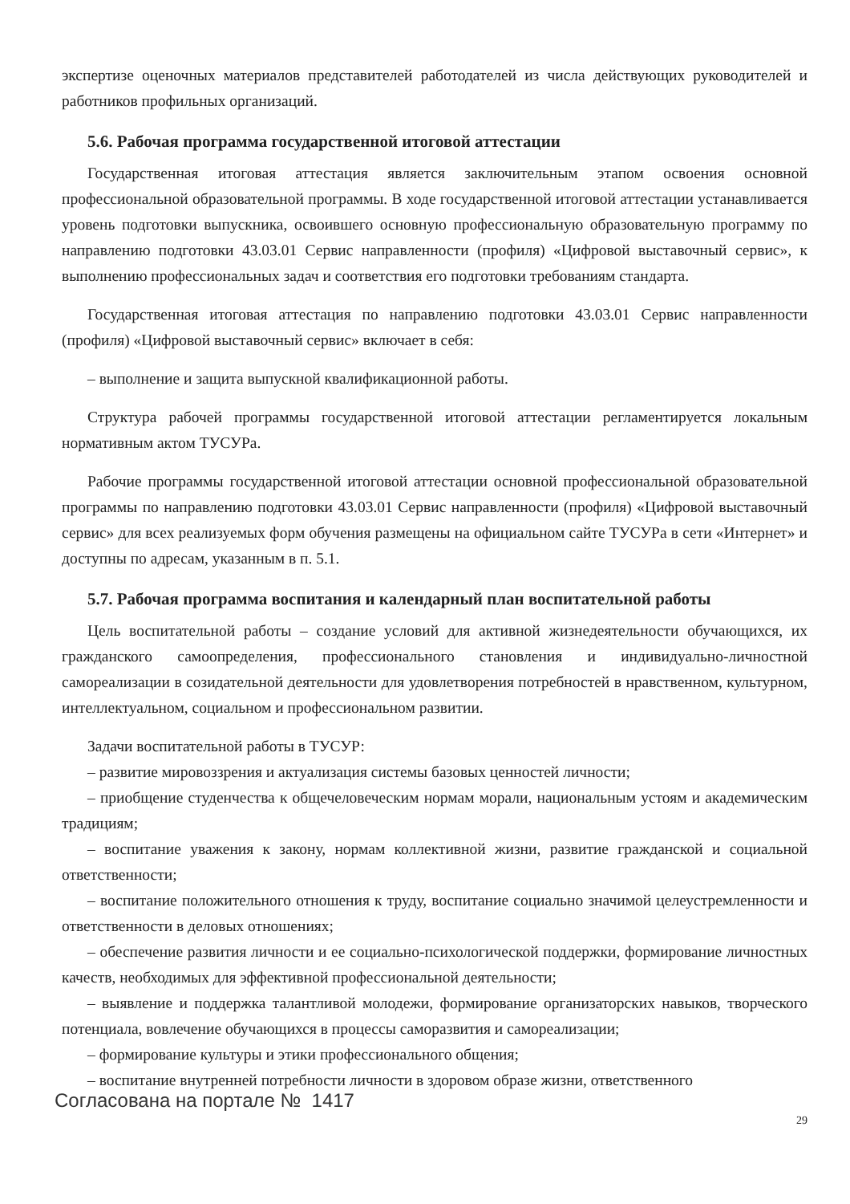экспертизе оценочных материалов представителей работодателей из числа действующих руководителей и работников профильных организаций.
5.6. Рабочая программа государственной итоговой аттестации
Государственная итоговая аттестация является заключительным этапом освоения основной профессиональной образовательной программы. В ходе государственной итоговой аттестации устанавливается уровень подготовки выпускника, освоившего основную профессиональную образовательную программу по направлению подготовки 43.03.01 Сервис направленности (профиля) «Цифровой выставочный сервис», к выполнению профессиональных задач и соответствия его подготовки требованиям стандарта.
Государственная итоговая аттестация по направлению подготовки 43.03.01 Сервис направленности (профиля) «Цифровой выставочный сервис» включает в себя:
– выполнение и защита выпускной квалификационной работы.
Структура рабочей программы государственной итоговой аттестации регламентируется локальным нормативным актом ТУСУРа.
Рабочие программы государственной итоговой аттестации основной профессиональной образовательной программы по направлению подготовки 43.03.01 Сервис направленности (профиля) «Цифровой выставочный сервис» для всех реализуемых форм обучения размещены на официальном сайте ТУСУРа в сети «Интернет» и доступны по адресам, указанным в п. 5.1.
5.7. Рабочая программа воспитания и календарный план воспитательной работы
Цель воспитательной работы – создание условий для активной жизнедеятельности обучающихся, их гражданского самоопределения, профессионального становления и индивидуально-личностной самореализации в созидательной деятельности для удовлетворения потребностей в нравственном, культурном, интеллектуальном, социальном и профессиональном развитии.
Задачи воспитательной работы в ТУСУР:
– развитие мировоззрения и актуализация системы базовых ценностей личности;
– приобщение студенчества к общечеловеческим нормам морали, национальным устоям и академическим традициям;
– воспитание уважения к закону, нормам коллективной жизни, развитие гражданской и социальной ответственности;
– воспитание положительного отношения к труду, воспитание социально значимой целеустремленности и ответственности в деловых отношениях;
– обеспечение развития личности и ее социально-психологической поддержки, формирование личностных качеств, необходимых для эффективной профессиональной деятельности;
– выявление и поддержка талантливой молодежи, формирование организаторских навыков, творческого потенциала, вовлечение обучающихся в процессы саморазвития и самореализации;
– формирование культуры и этики профессионального общения;
– воспитание внутренней потребности личности в здоровом образе жизни, ответственного
Согласована на портале № 1417
29